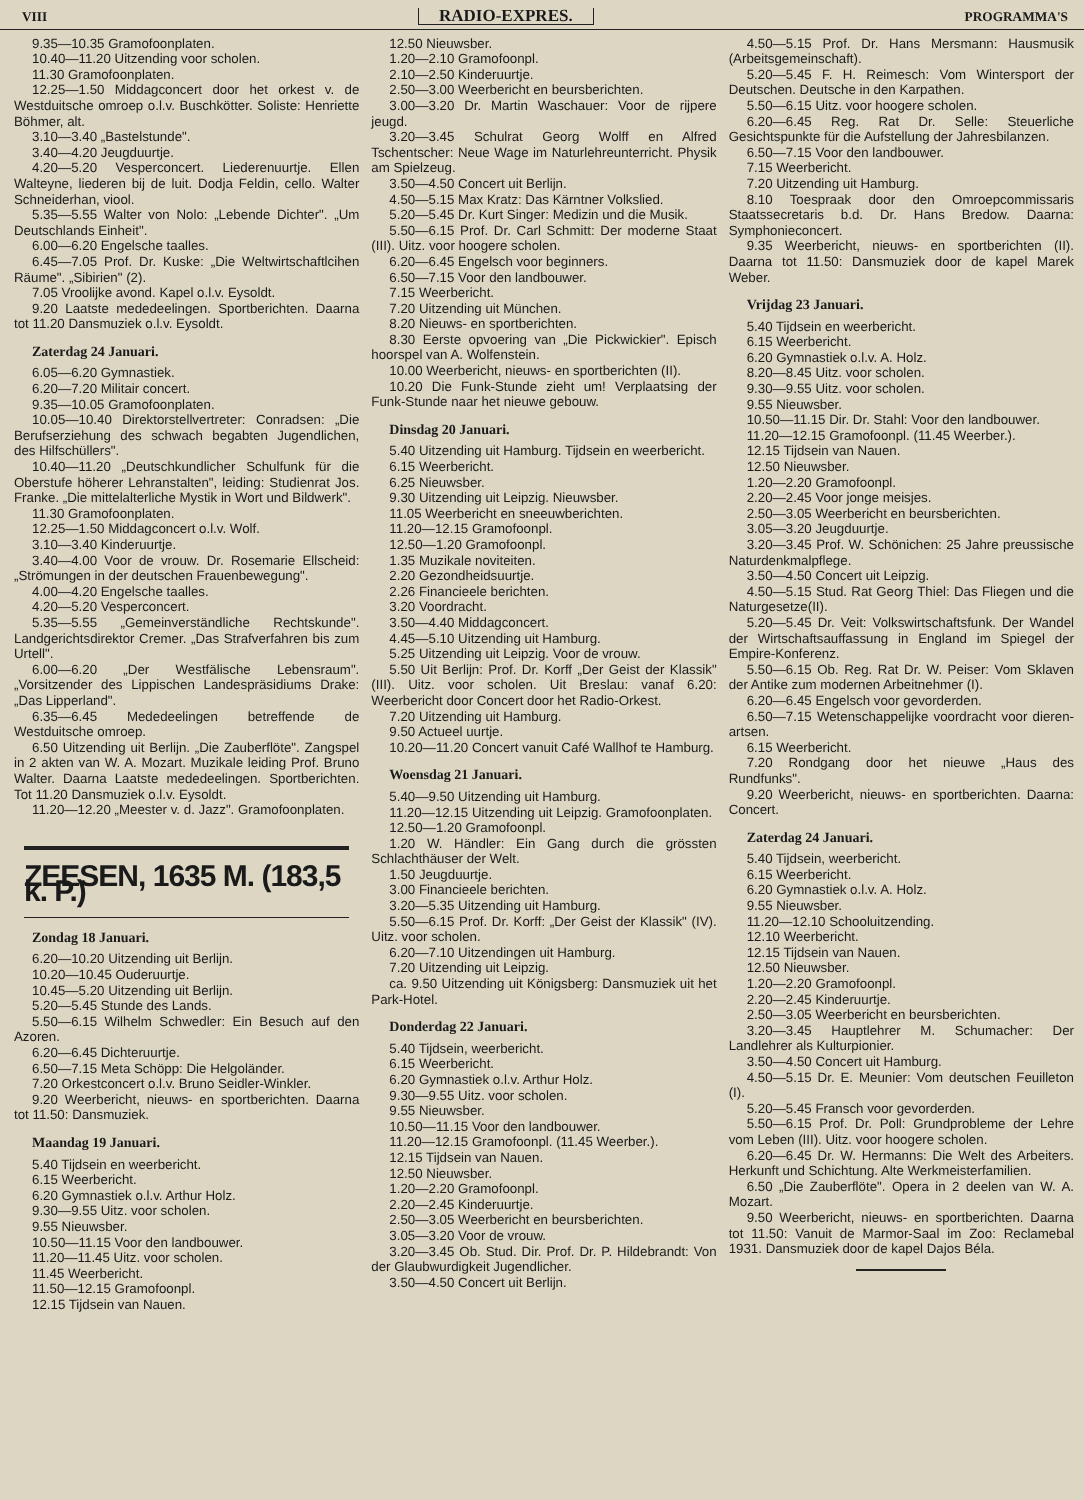VIII RADIO-EXPRES. PROGRAMMA'S
9.35—10.35 Gramofoonplaten.
10.40—11.20 Uitzending voor scholen.
11.30 Gramofoonplaten.
12.25—1.50 Middagconcert door het orkest v. de Westduitsche omroep o.l.v. Buschkötter. Soliste: Henriette Böhmer, alt.
3.10—3.40 „Bastelstunde".
3.40—4.20 Jeugduurtje.
4.20—5.20 Vesperconcert. Liederenuurtje. Ellen Walteyne, liederen bij de luit. Dodja Feldin, cello. Walter Schneiderhan, viool.
5.35—5.55 Walter von Nolo: „Lebende Dichter". „Um Deutschlands Einheit".
6.00—6.20 Engelsche taalles.
6.45—7.05 Prof. Dr. Kuske: „Die Weltwirtschaftlcihen Räume". „Sibirien" (2).
7.05 Vroolijke avond. Kapel o.l.v. Eysoldt.
9.20 Laatste mededeelingen. Sportberichten. Daarna tot 11.20 Dansmuziek o.l.v. Eysoldt.
Zaterdag 24 Januari.
6.05—6.20 Gymnastiek.
6.20—7.20 Militair concert.
9.35—10.05 Gramofoonplaten.
10.05—10.40 Direktorstellvertreter: Conradsen: „Die Berufserziehung des schwach begabten Jugendlichen, des Hilfschüllers".
10.40—11.20 „Deutschkundlicher Schulfunk für die Oberstufe höherer Lehranstalten", leiding: Studienrat Jos. Franke. „Die mittelalterliche Mystik in Wort und Bildwerk".
11.30 Gramofoonplaten.
12.25—1.50 Middagconcert o.l.v. Wolf.
3.10—3.40 Kinderuurtje.
3.40—4.00 Voor de vrouw. Dr. Rosemarie Ellscheid: „Strömungen in der deutschen Frauenbewegung".
4.00—4.20 Engelsche taalles.
4.20—5.20 Vesperconcert.
5.35—5.55 „Gemeinverständliche Rechtskunde". Landgerichtsdirektor Cremer. „Das Strafverfahren bis zum Urtell".
6.00—6.20 „Der Westfälische Lebensraum". „Vorsitzender des Lippischen Landespräsidiums Drake: „Das Lipperland".
6.35—6.45 Mededeelingen betreffende de Westduitsche omroep.
6.50 Uitzending uit Berlijn. „Die Zauberflöte". Zangspel in 2 akten van W. A. Mozart. Muzikale leiding Prof. Bruno Walter. Daarna Laatste mededeelingen. Sportberichten. Tot 11.20 Dansmuziek o.l.v. Eysoldt.
11.20—12.20 „Meester v. d. Jazz". Gramofoonplaten.
ZEESEN, 1635 M. (183,5 k. P.)
Zondag 18 Januari.
6.20—10.20 Uitzending uit Berlijn.
10.20—10.45 Ouderuurtje.
10.45—5.20 Uitzending uit Berlijn.
5.20—5.45 Stunde des Lands.
5.50—6.15 Wilhelm Schwedler: Ein Besuch auf den Azoren.
6.20—6.45 Dichteruurtje.
6.50—7.15 Meta Schöpp: Die Helgoländer.
7.20 Orkestconcert o.l.v. Bruno Seidler-Winkler.
9.20 Weerbericht, nieuws- en sportberichten. Daarna tot 11.50: Dansmuziek.
Maandag 19 Januari.
5.40 Tijdsein en weerbericht.
6.15 Weerbericht.
6.20 Gymnastiek o.l.v. Arthur Holz.
9.30—9.55 Uitz. voor scholen.
9.55 Nieuwsber.
10.50—11.15 Voor den landbouwer.
11.20—11.45 Uitz. voor scholen.
11.45 Weerbericht.
11.50—12.15 Gramofoonpl.
12.15 Tijdsein van Nauen.
12.50 Nieuwsber.
1.20—2.10 Gramofoonpl.
2.10—2.50 Kinderuurtje.
2.50—3.00 Weerbericht en beursberichten.
3.00—3.20 Dr. Martin Waschauer: Voor de rijpere jeugd.
3.20—3.45 Schulrat Georg Wolff en Alfred Tschentscher: Neue Wage im Naturlehreunterricht. Physik am Spielzeug.
3.50—4.50 Concert uit Berlijn.
4.50—5.15 Max Kratz: Das Kärntner Volkslied.
5.20—5.45 Dr. Kurt Singer: Medizin und die Musik.
5.50—6.15 Prof. Dr. Carl Schmitt: Der moderne Staat (III). Uitz. voor hoogere scholen.
6.20—6.45 Engelsch voor beginners.
6.50—7.15 Voor den landbouwer.
7.15 Weerbericht.
7.20 Uitzending uit München.
8.20 Nieuws- en sportberichten.
8.30 Eerste opvoering van „Die Pickwickier". Episch hoorspel van A. Wolfenstein.
10.00 Weerbericht, nieuws- en sportberichten (II).
10.20 Die Funk-Stunde zieht um! Verplaatsing der Funk-Stunde naar het nieuwe gebouw.
Dinsdag 20 Januari.
5.40 Uitzending uit Hamburg. Tijdsein en weerbericht.
6.15 Weerbericht.
6.25 Nieuwsber.
9.30 Uitzending uit Leipzig. Nieuwsber.
11.05 Weerbericht en sneeuwberichten.
11.20—12.15 Gramofoonpl.
12.50—1.20 Gramofoonpl.
1.35 Muzikale noviteiten.
2.20 Gezondheidsuurtje.
2.26 Financieele berichten.
3.20 Voordracht.
3.50—4.40 Middagconcert.
4.45—5.10 Uitzending uit Hamburg.
5.25 Uitzending uit Leipzig. Voor de vrouw.
5.50 Uit Berlijn: Prof. Dr. Korff „Der Geist der Klassik" (III). Uitz. voor scholen. Uit Breslau: vanaf 6.20: Weerbericht door Concert door het Radio-Orkest.
7.20 Uitzending uit Hamburg.
9.50 Actueel uurtje.
10.20—11.20 Concert vanuit Café Wallhof te Hamburg.
Woensdag 21 Januari.
5.40—9.50 Uitzending uit Hamburg.
11.20—12.15 Uitzending uit Leipzig. Gramofoonplaten.
12.50—1.20 Gramofoonpl.
1.20 W. Händler: Ein Gang durch die grössten Schlachthäuser der Welt.
1.50 Jeugduurtje.
3.00 Financieele berichten.
3.20—5.35 Uitzending uit Hamburg.
5.50—6.15 Prof. Dr. Korff: „Der Geist der Klassik" (IV). Uitz. voor scholen.
6.20—7.10 Uitzendingen uit Hamburg.
7.20 Uitzending uit Leipzig.
ca. 9.50 Uitzending uit Königsberg: Dansmuziek uit het Park-Hotel.
Donderdag 22 Januari.
5.40 Tijdsein, weerbericht.
6.15 Weerbericht.
6.20 Gymnastiek o.l.v. Arthur Holz.
9.30—9.55 Uitz. voor scholen.
9.55 Nieuwsber.
10.50—11.15 Voor den landbouwer.
11.20—12.15 Gramofoonpl. (11.45 Weerber.).
12.15 Tijdsein van Nauen.
12.50 Nieuwsber.
1.20—2.20 Gramofoonpl.
2.20—2.45 Kinderuurtje.
2.50—3.05 Weerbericht en beursberichten.
3.05—3.20 Voor de vrouw.
3.20—3.45 Ob. Stud. Dir. Prof. Dr. P. Hildebrandt: Von der Glaubwurdigkeit Jugendlicher.
3.50—4.50 Concert uit Berlijn.
4.50—5.15 Prof. Dr. Hans Mersmann: Hausmusik (Arbeitsgemeinschaft).
5.20—5.45 F. H. Reimesch: Vom Wintersport der Deutschen. Deutsche in den Karpathen.
5.50—6.15 Uitz. voor hoogere scholen.
6.20—6.45 Reg. Rat Dr. Selle: Steuerliche Gesichtspunkte für die Aufstellung der Jahresbilanzen.
6.50—7.15 Voor den landbouwer.
7.15 Weerbericht.
7.20 Uitzending uit Hamburg.
8.10 Toespraak door den Omroepcommissaris Staatssecretaris b.d. Dr. Hans Bredow. Daarna: Symphonieconcert.
9.35 Weerbericht, nieuws- en sportberichten (II). Daarna tot 11.50: Dansmuziek door de kapel Marek Weber.
Vrijdag 23 Januari.
5.40 Tijdsein en weerbericht.
6.15 Weerbericht.
6.20 Gymnastiek o.l.v. A. Holz.
8.20—8.45 Uitz. voor scholen.
9.30—9.55 Uitz. voor scholen.
9.55 Nieuwsber.
10.50—11.15 Dir. Dr. Stahl: Voor den landbouwer.
11.20—12.15 Gramofoonpl. (11.45 Weerber.).
12.15 Tijdsein van Nauen.
12.50 Nieuwsber.
1.20—2.20 Gramofoonpl.
2.20—2.45 Voor jonge meisjes.
2.50—3.05 Weerbericht en beursberichten.
3.05—3.20 Jeugduurtje.
3.20—3.45 Prof. W. Schönichen: 25 Jahre preussische Naturdenkmalpflege.
3.50—4.50 Concert uit Leipzig.
4.50—5.15 Stud. Rat Georg Thiel: Das Fliegen und die Naturgesetze(II).
5.20—5.45 Dr. Veit: Volkswirtschaftsfunk. Der Wandel der Wirtschaftsauffassung in England im Spiegel der Empire-Konferenz.
5.50—6.15 Ob. Reg. Rat Dr. W. Peiser: Vom Sklaven der Antike zum modernen Arbeitnehmer (I).
6.20—6.45 Engelsch voor gevorderden.
6.50—7.15 Wetenschappelijke voordracht voor dieren-artsen.
6.15 Weerbericht.
7.20 Rondgang door het nieuwe „Haus des Rundfunks".
9.20 Weerbericht, nieuws- en sportberichten. Daarna: Concert.
Zaterdag 24 Januari.
5.40 Tijdsein, weerbericht.
6.15 Weerbericht.
6.20 Gymnastiek o.l.v. A. Holz.
9.55 Nieuwsber.
11.20—12.10 Schooluitzending.
12.10 Weerbericht.
12.15 Tijdsein van Nauen.
12.50 Nieuwsber.
1.20—2.20 Gramofoonpl.
2.20—2.45 Kinderuurtje.
2.50—3.05 Weerbericht en beursberichten.
3.20—3.45 Hauptlehrer M. Schumacher: Der Landlehrer als Kulturpionier.
3.50—4.50 Concert uit Hamburg.
4.50—5.15 Dr. E. Meunier: Vom deutschen Feuilleton (I).
5.20—5.45 Fransch voor gevorderden.
5.50—6.15 Prof. Dr. Poll: Grundprobleme der Lehre vom Leben (III). Uitz. voor hoogere scholen.
6.20—6.45 Dr. W. Hermanns: Die Welt des Arbeiters. Herkunft und Schichtung. Alte Werkmeisterfamilien.
6.50 „Die Zauberflöte". Opera in 2 deelen van W. A. Mozart.
9.50 Weerbericht, nieuws- en sportberichten. Daarna tot 11.50: Vanuit de Marmor-Saal im Zoo: Reclamebal 1931. Dansmuziek door de kapel Dajos Béla.